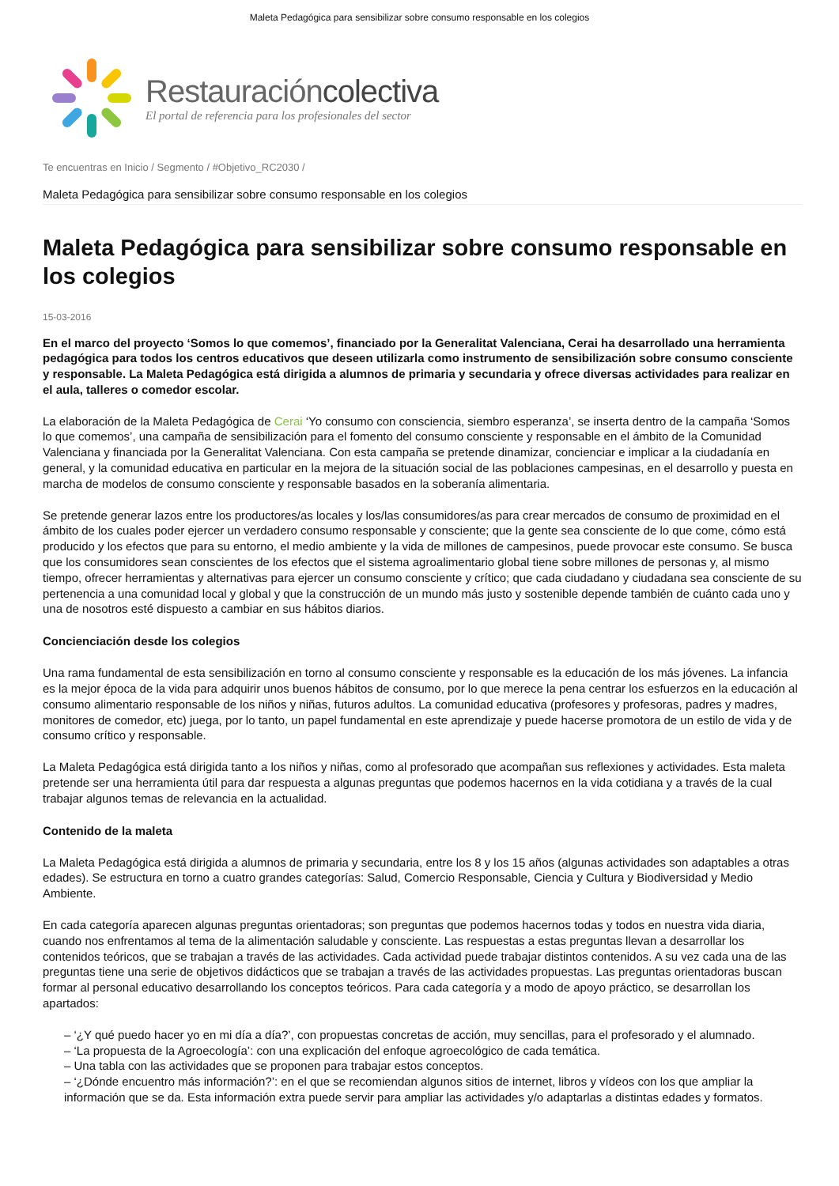Maleta Pedagógica para sensibilizar sobre consumo responsable en los colegios
Restauracióncolectiva
El portal de referencia para los profesionales del sector
Te encuentras en Inicio / Segmento / #Objetivo_RC2030 /
Maleta Pedagógica para sensibilizar sobre consumo responsable en los colegios
Maleta Pedagógica para sensibilizar sobre consumo responsable en los colegios
15-03-2016
En el marco del proyecto ‘Somos lo que comemos’, financiado por la Generalitat Valenciana, Cerai ha desarrollado una herramienta pedagógica para todos los centros educativos que deseen utilizarla como instrumento de sensibilización sobre consumo consciente y responsable. La Maleta Pedagógica está dirigida a alumnos de primaria y secundaria y ofrece diversas actividades para realizar en el aula, talleres o comedor escolar.
La elaboración de la Maleta Pedagógica de Cerai ‘Yo consumo con consciencia, siembro esperanza’, se inserta dentro de la campaña ‘Somos lo que comemos’, una campaña de sensibilización para el fomento del consumo consciente y responsable en el ámbito de la Comunidad Valenciana y financiada por la Generalitat Valenciana. Con esta campaña se pretende dinamizar, concienciar e implicar a la ciudadanía en general, y la comunidad educativa en particular en la mejora de la situación social de las poblaciones campesinas, en el desarrollo y puesta en marcha de modelos de consumo consciente y responsable basados en la soberanía alimentaria.
Se pretende generar lazos entre los productores/as locales y los/las consumidores/as para crear mercados de consumo de proximidad en el ámbito de los cuales poder ejercer un verdadero consumo responsable y consciente; que la gente sea consciente de lo que come, cómo está producido y los efectos que para su entorno, el medio ambiente y la vida de millones de campesinos, puede provocar este consumo. Se busca que los consumidores sean conscientes de los efectos que el sistema agroalimentario global tiene sobre millones de personas y, al mismo tiempo, ofrecer herramientas y alternativas para ejercer un consumo consciente y crítico; que cada ciudadano y ciudadana sea consciente de su pertenencia a una comunidad local y global y que la construcción de un mundo más justo y sostenible depende también de cuánto cada uno y una de nosotros esté dispuesto a cambiar en sus hábitos diarios.
Concienciación desde los colegios
Una rama fundamental de esta sensibilización en torno al consumo consciente y responsable es la educación de los más jóvenes. La infancia es la mejor época de la vida para adquirir unos buenos hábitos de consumo, por lo que merece la pena centrar los esfuerzos en la educación al consumo alimentario responsable de los niños y niñas, futuros adultos. La comunidad educativa (profesores y profesoras, padres y madres, monitores de comedor, etc) juega, por lo tanto, un papel fundamental en este aprendizaje y puede hacerse promotora de un estilo de vida y de consumo crítico y responsable.
La Maleta Pedagógica está dirigida tanto a los niños y niñas, como al profesorado que acompañan sus reflexiones y actividades. Esta maleta pretende ser una herramienta útil para dar respuesta a algunas preguntas que podemos hacernos en la vida cotidiana y a través de la cual trabajar algunos temas de relevancia en la actualidad.
Contenido de la maleta
La Maleta Pedagógica está dirigida a alumnos de primaria y secundaria, entre los 8 y los 15 años (algunas actividades son adaptables a otras edades). Se estructura en torno a cuatro grandes categorías: Salud, Comercio Responsable, Ciencia y Cultura y Biodiversidad y Medio Ambiente.
En cada categoría aparecen algunas preguntas orientadoras; son preguntas que podemos hacernos todas y todos en nuestra vida diaria, cuando nos enfrentamos al tema de la alimentación saludable y consciente. Las respuestas a estas preguntas llevan a desarrollar los contenidos teóricos, que se trabajan a través de las actividades. Cada actividad puede trabajar distintos contenidos. A su vez cada una de las preguntas tiene una serie de objetivos didácticos que se trabajan a través de las actividades propuestas. Las preguntas orientadoras buscan formar al personal educativo desarrollando los conceptos teóricos. Para cada categoría y a modo de apoyo práctico, se desarrollan los apartados:
– ‘¿Y qué puedo hacer yo en mi día a día?’, con propuestas concretas de acción, muy sencillas, para el profesorado y el alumnado.
– ‘La propuesta de la Agroecología’: con una explicación del enfoque agroecológico de cada temática.
– Una tabla con las actividades que se proponen para trabajar estos conceptos.
– ‘¿Dónde encuentro más información?’: en el que se recomiendan algunos sitios de internet, libros y vídeos con los que ampliar la información que se da. Esta información extra puede servir para ampliar las actividades y/o adaptarlas a distintas edades y formatos.